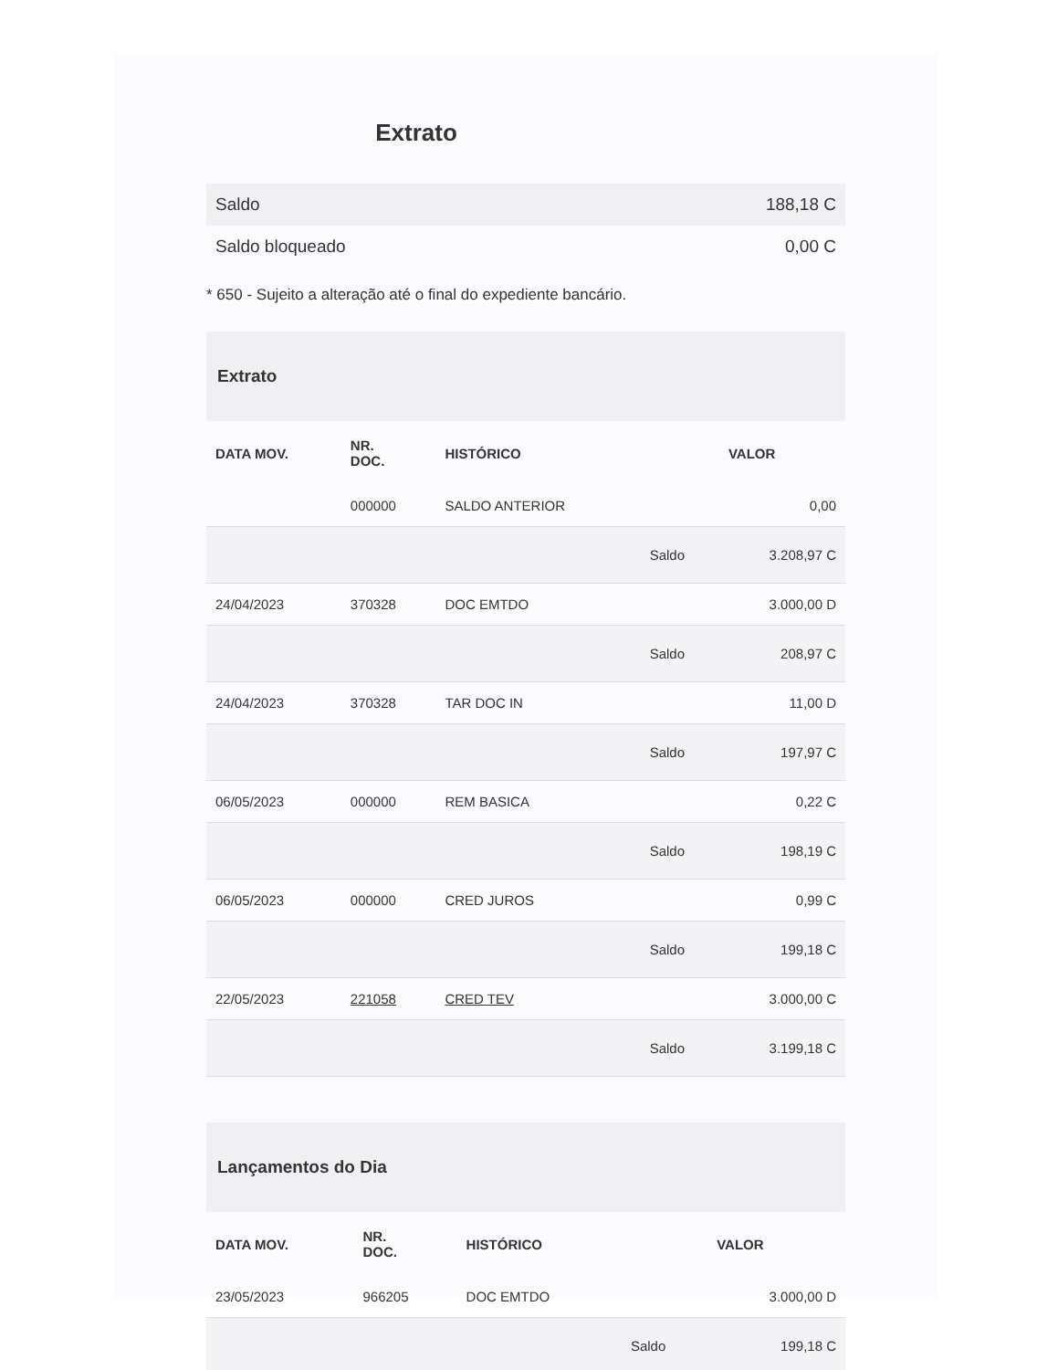Extrato
| Saldo | 188,18 C |
| Saldo bloqueado | 0,00 C |
* 650 - Sujeito a alteração até o final do expediente bancário.
Extrato
| DATA MOV. | NR. DOC. | HISTÓRICO | | VALOR |
| --- | --- | --- | --- | --- |
| | 000000 | SALDO ANTERIOR | | 0,00 |
| | | | Saldo | 3.208,97 C |
| 24/04/2023 | 370328 | DOC EMTDO | | 3.000,00 D |
| | | | Saldo | 208,97 C |
| 24/04/2023 | 370328 | TAR DOC IN | | 11,00 D |
| | | | Saldo | 197,97 C |
| 06/05/2023 | 000000 | REM BASICA | | 0,22 C |
| | | | Saldo | 198,19 C |
| 06/05/2023 | 000000 | CRED JUROS | | 0,99 C |
| | | | Saldo | 199,18 C |
| 22/05/2023 | 221058 | CRED TEV | | 3.000,00 C |
| | | | Saldo | 3.199,18 C |
Lançamentos do Dia
| DATA MOV. | NR. DOC. | HISTÓRICO | | VALOR |
| --- | --- | --- | --- | --- |
| 23/05/2023 | 966205 | DOC EMTDO | | 3.000,00 D |
| | | | Saldo | 199,18 C |